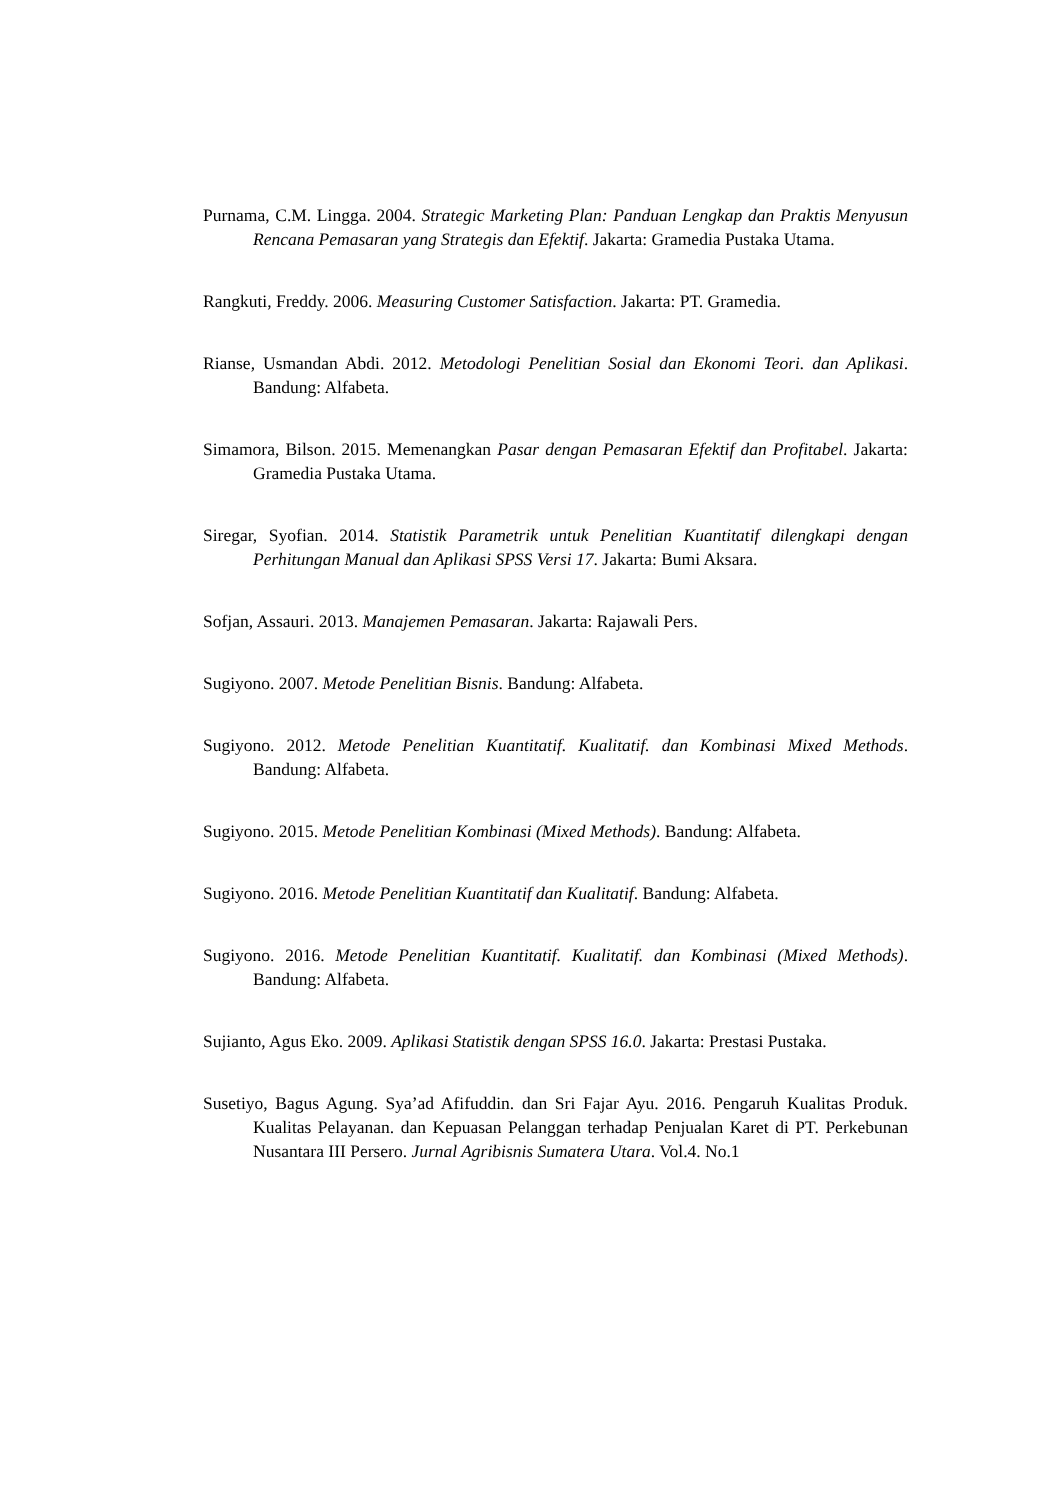Purnama, C.M. Lingga. 2004. Strategic Marketing Plan: Panduan Lengkap dan Praktis Menyusun Rencana Pemasaran yang Strategis dan Efektif. Jakarta: Gramedia Pustaka Utama.
Rangkuti, Freddy. 2006. Measuring Customer Satisfaction. Jakarta: PT. Gramedia.
Rianse, Usmandan Abdi. 2012. Metodologi Penelitian Sosial dan Ekonomi Teori. dan Aplikasi. Bandung: Alfabeta.
Simamora, Bilson. 2015. Memenangkan Pasar dengan Pemasaran Efektif dan Profitabel. Jakarta: Gramedia Pustaka Utama.
Siregar, Syofian. 2014. Statistik Parametrik untuk Penelitian Kuantitatif dilengkapi dengan Perhitungan Manual dan Aplikasi SPSS Versi 17. Jakarta: Bumi Aksara.
Sofjan, Assauri. 2013. Manajemen Pemasaran. Jakarta: Rajawali Pers.
Sugiyono. 2007. Metode Penelitian Bisnis. Bandung: Alfabeta.
Sugiyono. 2012. Metode Penelitian Kuantitatif. Kualitatif. dan Kombinasi Mixed Methods. Bandung: Alfabeta.
Sugiyono. 2015. Metode Penelitian Kombinasi (Mixed Methods). Bandung: Alfabeta.
Sugiyono. 2016. Metode Penelitian Kuantitatif dan Kualitatif. Bandung: Alfabeta.
Sugiyono. 2016. Metode Penelitian Kuantitatif. Kualitatif. dan Kombinasi (Mixed Methods). Bandung: Alfabeta.
Sujianto, Agus Eko. 2009. Aplikasi Statistik dengan SPSS 16.0. Jakarta: Prestasi Pustaka.
Susetiyo, Bagus Agung. Sya’ad Afifuddin. dan Sri Fajar Ayu. 2016. Pengaruh Kualitas Produk. Kualitas Pelayanan. dan Kepuasan Pelanggan terhadap Penjualan Karet di PT. Perkebunan Nusantara III Persero. Jurnal Agribisnis Sumatera Utara. Vol.4. No.1